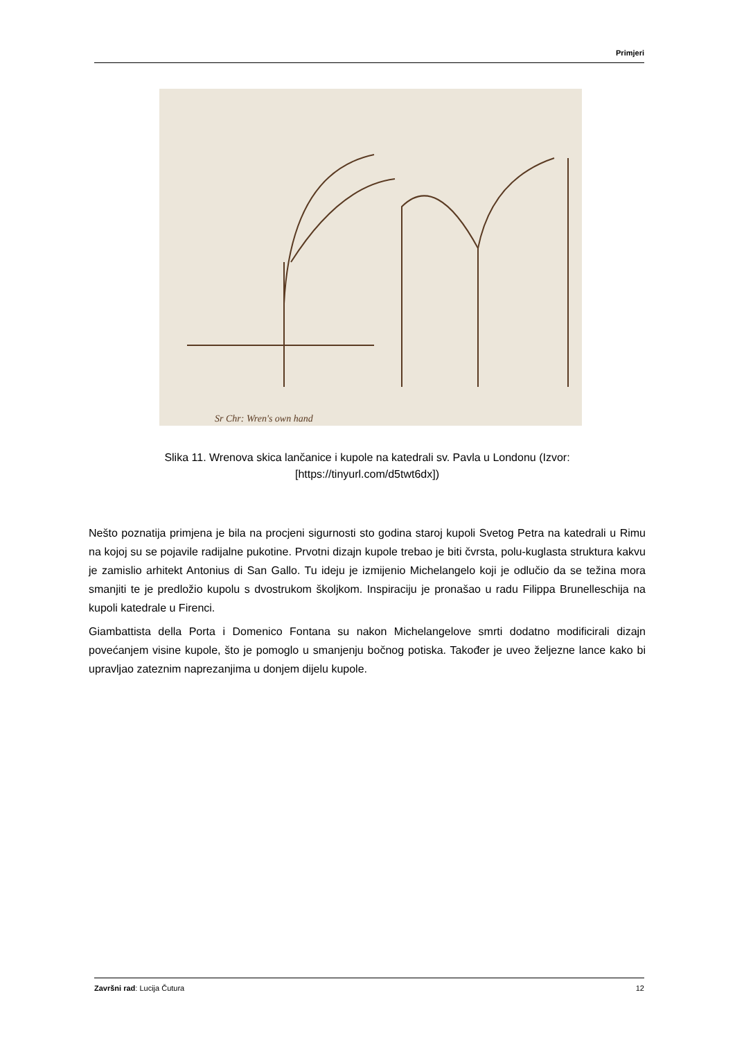Primjeri
Sr Chr: Wren's own hand
Slika 11. Wrenova skica lančanice i kupole na katedrali sv. Pavla u Londonu (Izvor:
[https://tinyurl.com/d5twt6dx])
Nešto poznatija primjena je bila na procjeni sigurnosti sto godina staroj kupoli Svetog Petra na katedrali u Rimu na kojoj su se pojavile radijalne pukotine. Prvotni dizajn kupole trebao je biti čvrsta, polu-kuglasta struktura kakvu je zamislio arhitekt Antonius di San Gallo. Tu ideju je izmijenio Michelangelo koji je odlučio da se težina mora smanjiti te je predložio kupolu s dvostrukom školjkom. Inspiraciju je pronašao u radu Filippa Brunelleschija na kupoli katedrale u Firenci.
Giambattista della Porta i Domenico Fontana su nakon Michelangelove smrti dodatno modificirali dizajn povećanjem visine kupole, što je pomoglo u smanjenju bočnog potiska. Također je uveo željezne lance kako bi upravljao zateznim naprezanjima u donjem dijelu kupole.
Završni rad: Lucija Čutura 12